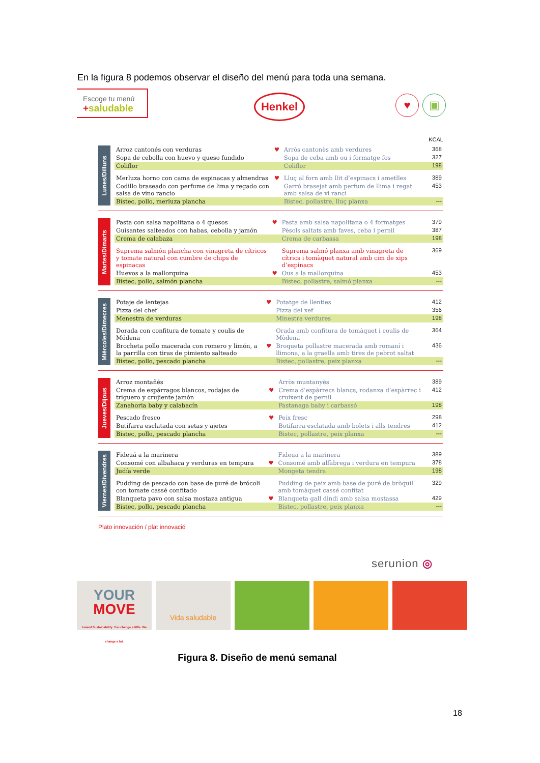En la figura 8 podemos observar el diseño del menú para toda una semana.
Escoge tu menú
+saludable
Henkel ♥ ▣
KCAL
| Lunes/Dilluns | | Arroz cantonés con verduras | ♥ | Arròs cantonès amb verdures | 368 |
| | | Sopa de cebolla con huevo y queso fundido | | Sopa de ceba amb ou i formatge fos | 327 |
| | | Coliflor | | Coliflor | 198 |
| | | Merluza horno con cama de espinacas y almendras | ♥ | Lluç al forn amb llit d’espinacs i ametlles | 389 |
| | | Codillo braseado con perfume de lima y regado con salsa de vino rancio | | Garró brasejat amb perfum de llima i regat amb salsa de vi ranci | 453 |
| | | Bistec, pollo, merluza plancha | | Bistec, pollastre, lluç planxa | --- |
| Martes/Dimarts | | Pasta con salsa napolitana o 4 quesos | ♥ | Pasta amb salsa napolitana o 4 formatges | 379 |
| | | Guisantes salteados con habas, cebolla y jamón | | Pèsols saltats amb faves, ceba i pernil | 387 |
| | | Crema de calabaza | | Crema de carbassa | 198 |
| | | Suprema salmón plancha con vinagreta de cítricos y tomate natural con cumbre de chips de espinacas | | Suprema salmó planxa amb vinagreta de cítrics i tomàquet natural amb cim de xips d’espinacs | 369 |
| | | Huevos a la mallorquina | ♥ | Ous a la mallorquina | 453 |
| | | Bistec, pollo, salmón plancha | | Bistec, pollastre, salmó planxa | --- |
| Miércoles/Dimecres | | Potaje de lentejas | ♥ | Potatge de llenties | 412 |
| | | Pizza del chef | | Pizza del xef | 356 |
| | | Menestra de verduras | | Minestra verdures | 198 |
| | | Dorada con confitura de tomate y coulis de Módena | | Orada amb confitura de tomàquet i coulis de Mòdena | 364 |
| | | Brocheta pollo macerada con romero y limón, a la parrilla con tiras de pimiento salteado | ♥ | Broqueta pollastre macerada amb romaní i llimona, a la graella amb tires de pebrot saltat | 436 |
| | | Bistec, pollo, pescado plancha | | Bistec, pollastre, peix planxa | --- |
| Jueves/Dijous | | Arroz montañés | | Arròs muntanyès | 389 |
| | | Crema de espárragos blancos, rodajas de triguero y crujiente jamón | ♥ | Crema d’espàrrecs blancs, rodanxa d’espàrrec i cruixent de pernil | 412 |
| | | Zanahoria baby y calabacín | | Pastanaga baby i carbassó | 198 |
| | | Pescado fresco | ♥ | Peix fresc | 298 |
| | | Butifarra esclatada con setas y ajetes | | Botifarra esclatada amb bolets i alls tendres | 412 |
| | | Bistec, pollo, pescado plancha | | Bistec, pollastre, peix planxa | --- |
| Viernes/Divendres | | Fideuá a la marinera | | Fideua a la marinera | 389 |
| | | Consomé con albahaca y verduras en tempura | ♥ | Consomé amb alfàbrega i verdura en tempura | 378 |
| | | Judía verde | | Mongeta tendra | 198 |
| | | Pudding de pescado con base de puré de brócoli con tomate cassé confitado | | Pudding de peix amb base de puré de bròquil amb tomàquet cassé confitat | 329 |
| | | Blanqueta pavo con salsa mostaza antigua | ♥ | Blanqueta gall dindi amb salsa mostassa | 429 |
| | | Bistec, pollo, pescado plancha | | Bistec, pollastre, peix planxa | --- |
Plato innovación / plat innovació
serunion ◎
YOUR
MOVE
toward Sustainability. You change a little. We change a lot.
Vida saludable
Figura 8. Diseño de menú semanal
18